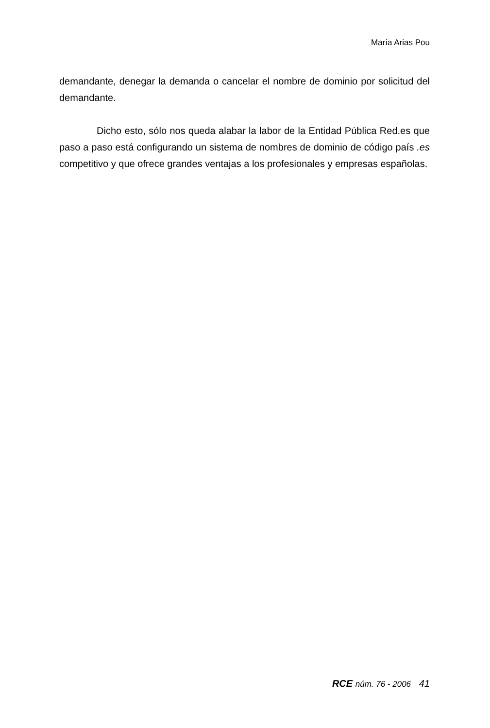María Arias Pou
demandante, denegar la demanda o cancelar el nombre de dominio por solicitud del demandante.
Dicho esto, sólo nos queda alabar la labor de la Entidad Pública Red.es que paso a paso está configurando un sistema de nombres de dominio de código país .es competitivo y que ofrece grandes ventajas a los profesionales y empresas españolas.
RCE núm. 76 - 2006 41